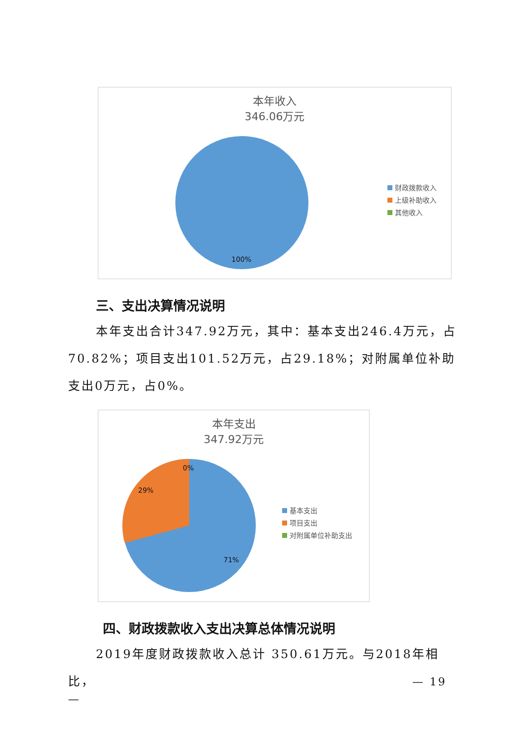本年收入
346.06万元
100%
财政拨款收入
上级补助收入
其他收入
三、支出决算情况说明
本年支出合计347.92万元，其中：基本支出246.4万元，占70.82%；项目支出101.52万元，占29.18%；对附属单位补助支出0万元，占0%。
本年支出
347.92万元
0%
29%
71%
基本支出
项目支出
对附属单位补助支出
四、财政拨款收入支出决算总体情况说明
2019年度财政拨款收入总计 350.61万元。与2018年相比，
— 19
—